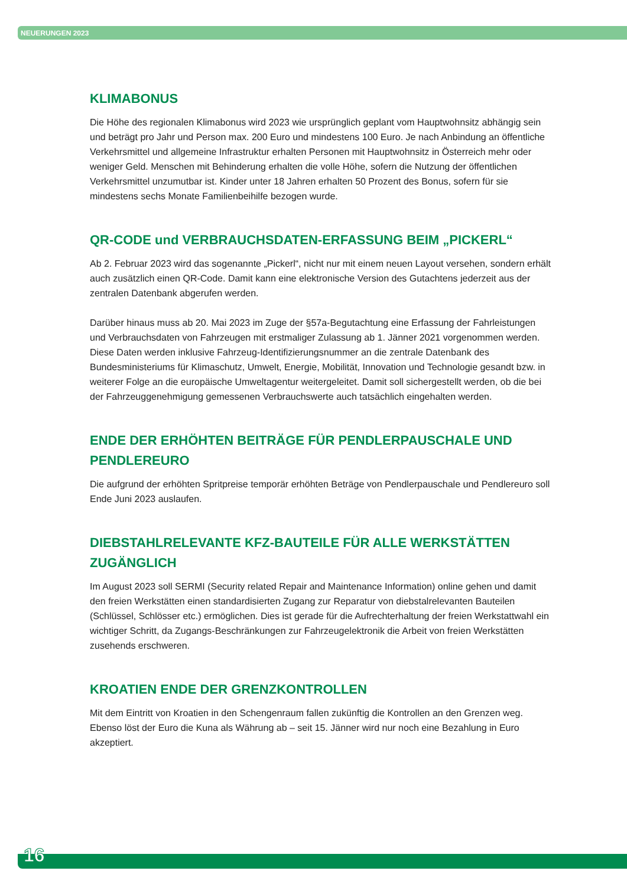NEUERUNGEN 2023
KLIMABONUS
Die Höhe des regionalen Klimabonus wird 2023 wie ursprünglich geplant vom Hauptwohnsitz abhängig sein und beträgt pro Jahr und Person max. 200 Euro und mindestens 100 Euro. Je nach Anbindung an öffentliche Verkehrsmittel und allgemeine Infrastruktur erhalten Personen mit Hauptwohnsitz in Österreich mehr oder weniger Geld. Menschen mit Behinderung erhalten die volle Höhe, sofern die Nutzung der öffentlichen Verkehrsmittel unzumutbar ist. Kinder unter 18 Jahren erhalten 50 Prozent des Bonus, sofern für sie mindestens sechs Monate Familienbeihilfe bezogen wurde.
QR-CODE und VERBRAUCHSDATEN-ERFASSUNG BEIM „PICKERL“
Ab 2. Februar 2023 wird das sogenannte „Pickerl“, nicht nur mit einem neuen Layout versehen, sondern erhält auch zusätzlich einen QR-Code. Damit kann eine elektronische Version des Gutachtens jederzeit aus der zentralen Datenbank abgerufen werden.
Darüber hinaus muss ab 20. Mai 2023 im Zuge der §57a-Begutachtung eine Erfassung der Fahrleistungen und Verbrauchsdaten von Fahrzeugen mit erstmaliger Zulassung ab 1. Jänner 2021 vorgenommen werden. Diese Daten werden inklusive Fahrzeug-Identifizierungsnummer an die zentrale Datenbank des Bundesministeriums für Klimaschutz, Umwelt, Energie, Mobilität, Innovation und Technologie gesandt bzw. in weiterer Folge an die europäische Umweltagentur weitergeleitet. Damit soll sichergestellt werden, ob die bei der Fahrzeuggenehmigung gemessenen Verbrauchswerte auch tatsächlich eingehalten werden.
ENDE DER ERHÖHTEN BEITRÄGE FÜR PENDLERPAUSCHALE UND PENDLEREURO
Die aufgrund der erhöhten Spritpreise temporär erhöhten Beträge von Pendlerpauschale und Pendlereuro soll Ende Juni 2023 auslaufen.
DIEBSTAHLRELEVANTE KFZ-BAUTEILE FÜR ALLE WERKSTÄTTEN ZUGÄNGLICH
Im August 2023 soll SERMI (Security related Repair and Maintenance Information) online gehen und damit den freien Werkstätten einen standardisierten Zugang zur Reparatur von diebstalrelevanten Bauteilen (Schlüssel, Schlösser etc.) ermöglichen. Dies ist gerade für die Aufrechterhaltung der freien Werkstattwahl ein wichtiger Schritt, da Zugangs-Beschränkungen zur Fahrzeugelektronik die Arbeit von freien Werkstätten zusehends erschweren.
KROATIEN ENDE DER GRENZKONTROLLEN
Mit dem Eintritt von Kroatien in den Schengenraum fallen zukünftig die Kontrollen an den Grenzen weg. Ebenso löst der Euro die Kuna als Währung ab – seit 15. Jänner wird nur noch eine Bezahlung in Euro akzeptiert.
16